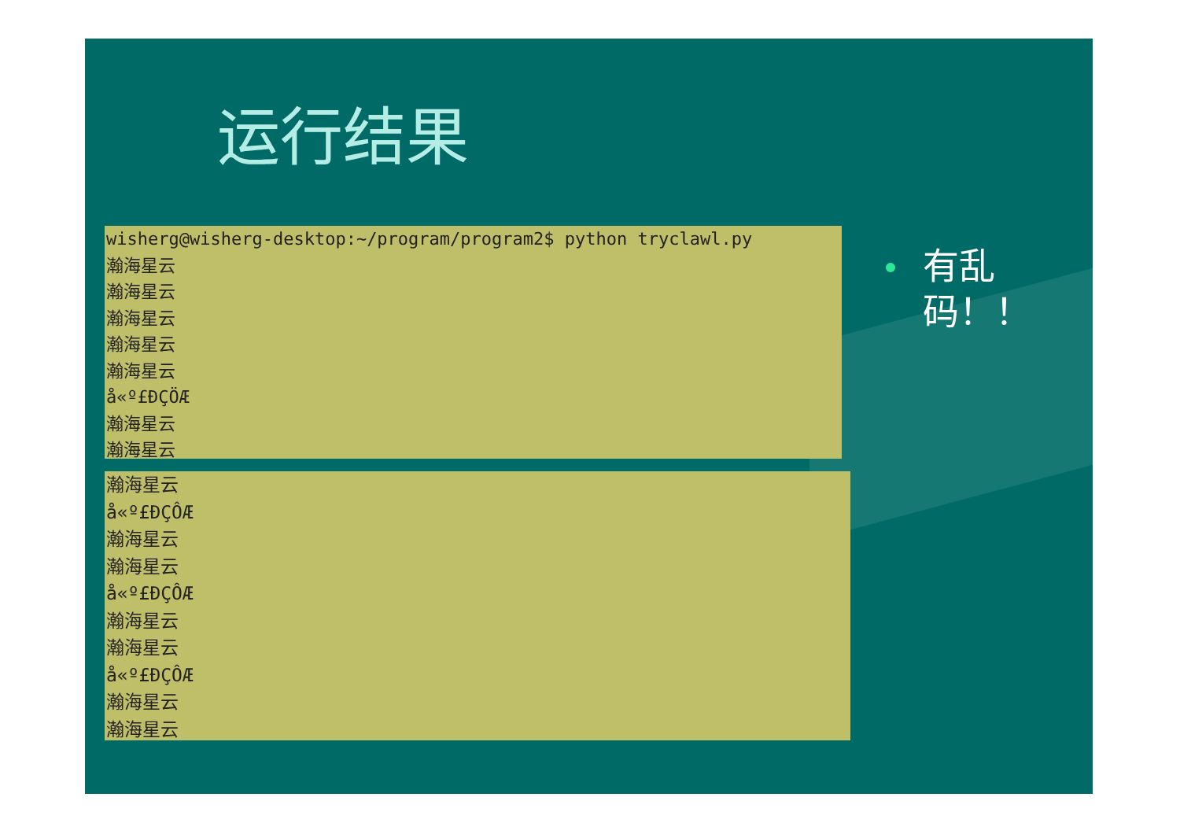运行结果
wisherg@wisherg-desktop:~/program/program2$ python tryclawl.py
瀚海星云
瀚海星云
瀚海星云
瀚海星云
瀚海星云
å«º£ÐÇÖÆ
瀚海星云
瀚海星云
瀚海星云
å«º£ÐÇÔÆ
瀚海星云
瀚海星云
å«º£ÐÇÔÆ
瀚海星云
瀚海星云
å«º£ÐÇÔÆ
瀚海星云
瀚海星云
有乱
码！！